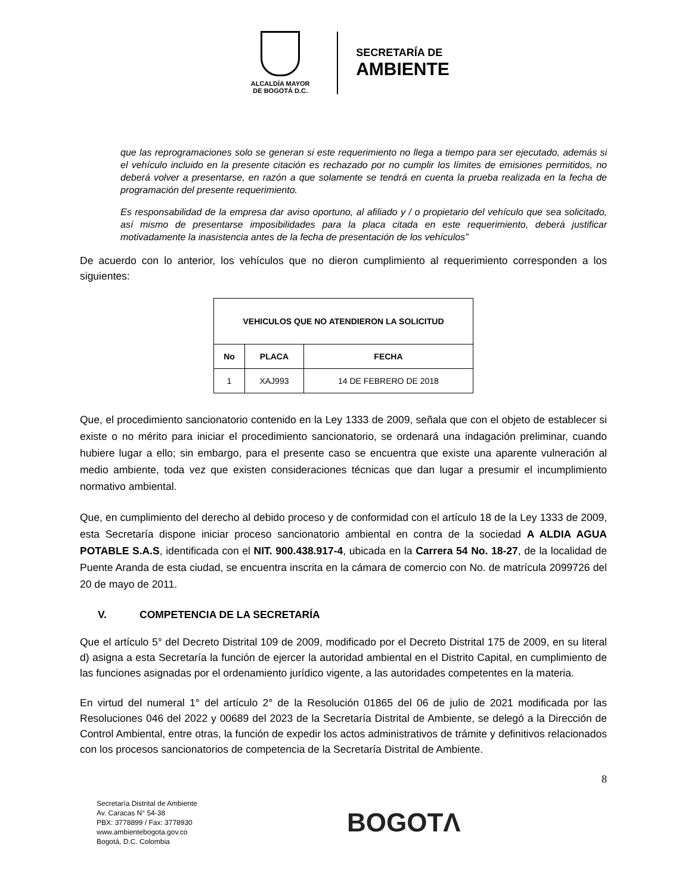ALCALDÍA MAYOR
DE BOGOTÁ D.C.
SECRETARÍA DE
AMBIENTE
que las reprogramaciones solo se generan si este requerimiento no llega a tiempo para ser ejecutado, además si el vehículo incluido en la presente citación es rechazado por no cumplir los límites de emisiones permitidos, no deberá volver a presentarse, en razón a que solamente se tendrá en cuenta la prueba realizada en la fecha de programación del presente requerimiento.
Es responsabilidad de la empresa dar aviso oportuno, al afiliado y / o propietario del vehículo que sea solicitado, así mismo de presentarse imposibilidades para la placa citada en este requerimiento, deberá justificar motivadamente la inasistencia antes de la fecha de presentación de los vehículos”
De acuerdo con lo anterior, los vehículos que no dieron cumplimiento al requerimiento corresponden a los siguientes:
| VEHICULOS QUE NO ATENDIERON LA SOLICITUD | | |
| --- | --- | --- |
| No | PLACA | FECHA |
| 1 | XAJ993 | 14 DE FEBRERO DE 2018 |
Que, el procedimiento sancionatorio contenido en la Ley 1333 de 2009, señala que con el objeto de establecer si existe o no mérito para iniciar el procedimiento sancionatorio, se ordenará una indagación preliminar, cuando hubiere lugar a ello; sin embargo, para el presente caso se encuentra que existe una aparente vulneración al medio ambiente, toda vez que existen consideraciones técnicas que dan lugar a presumir el incumplimiento normativo ambiental.
Que, en cumplimiento del derecho al debido proceso y de conformidad con el artículo 18 de la Ley 1333 de 2009, esta Secretaría dispone iniciar proceso sancionatorio ambiental en contra de la sociedad A ALDIA AGUA POTABLE S.A.S, identificada con el NIT. 900.438.917-4, ubicada en la Carrera 54 No. 18-27, de la localidad de Puente Aranda de esta ciudad, se encuentra inscrita en la cámara de comercio con No. de matrícula 2099726 del 20 de mayo de 2011.
V. COMPETENCIA DE LA SECRETARÍA
Que el artículo 5° del Decreto Distrital 109 de 2009, modificado por el Decreto Distrital 175 de 2009, en su literal d) asigna a esta Secretaría la función de ejercer la autoridad ambiental en el Distrito Capital, en cumplimiento de las funciones asignadas por el ordenamiento jurídico vigente, a las autoridades competentes en la materia.
En virtud del numeral 1° del artículo 2° de la Resolución 01865 del 06 de julio de 2021 modificada por las Resoluciones 046 del 2022 y 00689 del 2023 de la Secretaría Distrital de Ambiente, se delegó a la Dirección de Control Ambiental, entre otras, la función de expedir los actos administrativos de trámite y definitivos relacionados con los procesos sancionatorios de competencia de la Secretaría Distrital de Ambiente.
8
Secretaría Distrital de Ambiente
Av. Caracas N° 54-38
PBX: 3778899 / Fax: 3778930
www.ambientebogota.gov.co
Bogotá, D.C. Colombia
BOGOTΛ